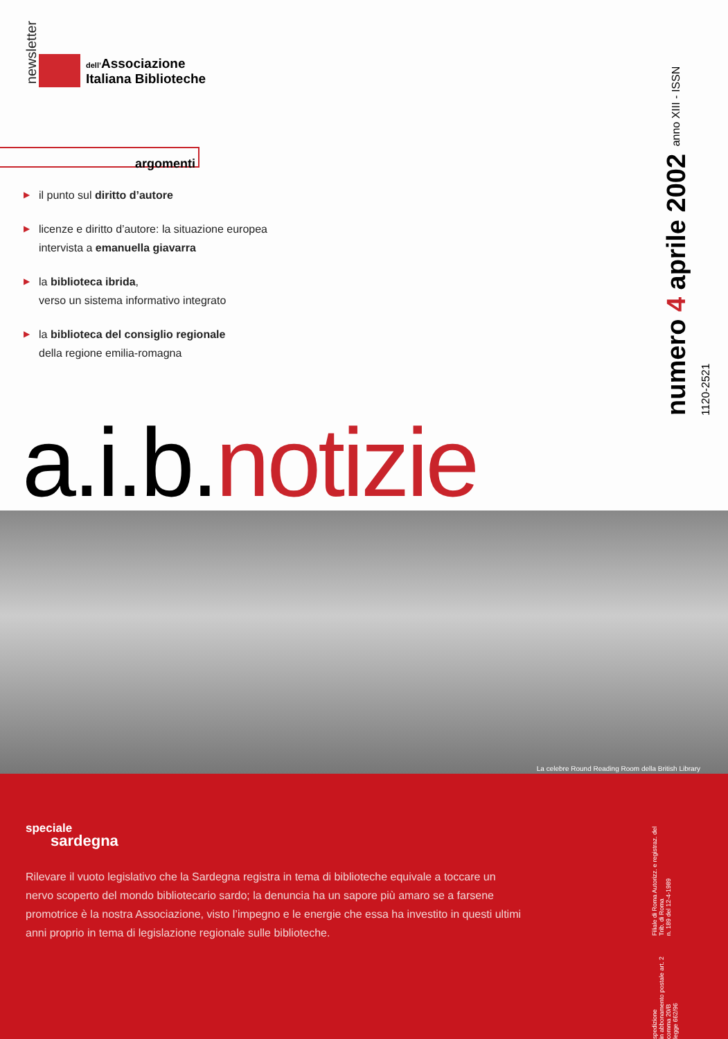newsletter
dell’Associazione
Italiana Biblioteche
argomenti
▶ il punto sul diritto d’autore
▶ licenze e diritto d’autore: la situazione europea
intervista a emanuella giavarra
▶ la biblioteca ibrida,
verso un sistema informativo integrato
▶ la biblioteca del consiglio regionale
della regione emilia-romagna
numero 4 aprile 2002 anno XIII - ISSN 1120-2521
a.i.b.notizie
La celebre Round Reading Room della British Library
speciale
sardegna
Rilevare il vuoto legislativo che la Sardegna registra in tema di biblioteche equivale a toccare un nervo scoperto del mondo bibliotecario sardo; la denuncia ha un sapore più amaro se a farsene promotrice è la nostra Associazione, visto l’impegno e le energie che essa ha investito in questi ultimi anni proprio in tema di legislazione regionale sulle biblioteche.
spedizione
in abbonamento postale art. 2 comma 20/B
legge 662/96
Filiale di Roma Autorizz. e registraz. del Trib. di Roma
n. 189 del 12-4-1989